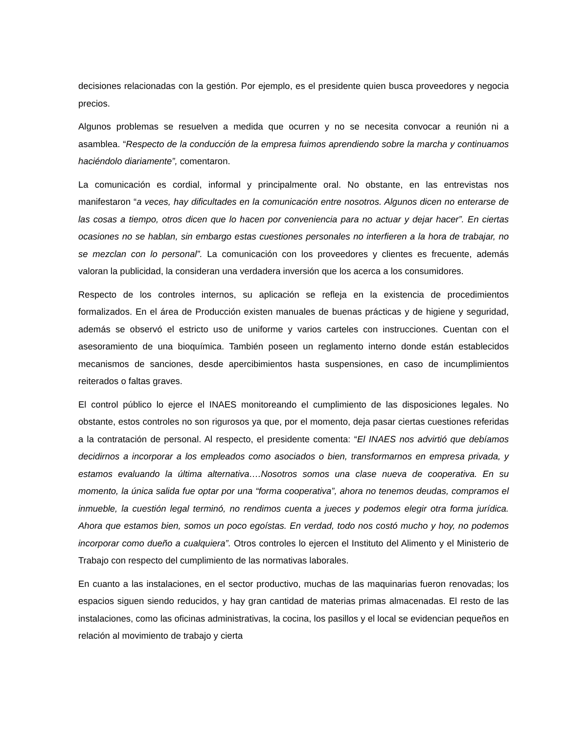decisiones relacionadas con la gestión. Por ejemplo, es el presidente quien busca proveedores y negocia precios.
Algunos problemas se resuelven a medida que ocurren y no se necesita convocar a reunión ni a asamblea. “Respecto de la conducción de la empresa fuimos aprendiendo sobre la marcha y continuamos haciéndolo diariamente”, comentaron.
La comunicación es cordial, informal y principalmente oral. No obstante, en las entrevistas nos manifestaron “a veces, hay dificultades en la comunicación entre nosotros. Algunos dicen no enterarse de las cosas a tiempo, otros dicen que lo hacen por conveniencia para no actuar y dejar hacer”. En ciertas ocasiones no se hablan, sin embargo estas cuestiones personales no interfieren a la hora de trabajar, no se mezclan con lo personal”. La comunicación con los proveedores y clientes es frecuente, además valoran la publicidad, la consideran una verdadera inversión que los acerca a los consumidores.
Respecto de los controles internos, su aplicación se refleja en la existencia de procedimientos formalizados. En el área de Producción existen manuales de buenas prácticas y de higiene y seguridad, además se observó el estricto uso de uniforme y varios carteles con instrucciones. Cuentan con el asesoramiento de una bioquímica. También poseen un reglamento interno donde están establecidos mecanismos de sanciones, desde apercibimientos hasta suspensiones, en caso de incumplimientos reiterados o faltas graves.
El control público lo ejerce el INAES monitoreando el cumplimiento de las disposiciones legales. No obstante, estos controles no son rigurosos ya que, por el momento, deja pasar ciertas cuestiones referidas a la contratación de personal. Al respecto, el presidente comenta: “El INAES nos advirtió que debíamos decidirnos a incorporar a los empleados como asociados o bien, transformarnos en empresa privada, y estamos evaluando la última alternativa….Nosotros somos una clase nueva de cooperativa. En su momento, la única salida fue optar por una “forma cooperativa”, ahora no tenemos deudas, compramos el inmueble, la cuestión legal terminó, no rendimos cuenta a jueces y podemos elegir otra forma jurídica. Ahora que estamos bien, somos un poco egoístas. En verdad, todo nos costó mucho y hoy, no podemos incorporar como dueño a cualquiera”. Otros controles lo ejercen el Instituto del Alimento y el Ministerio de Trabajo con respecto del cumplimiento de las normativas laborales.
En cuanto a las instalaciones, en el sector productivo, muchas de las maquinarias fueron renovadas; los espacios siguen siendo reducidos, y hay gran cantidad de materias primas almacenadas. El resto de las instalaciones, como las oficinas administrativas, la cocina, los pasillos y el local se evidencian pequeños en relación al movimiento de trabajo y cierta